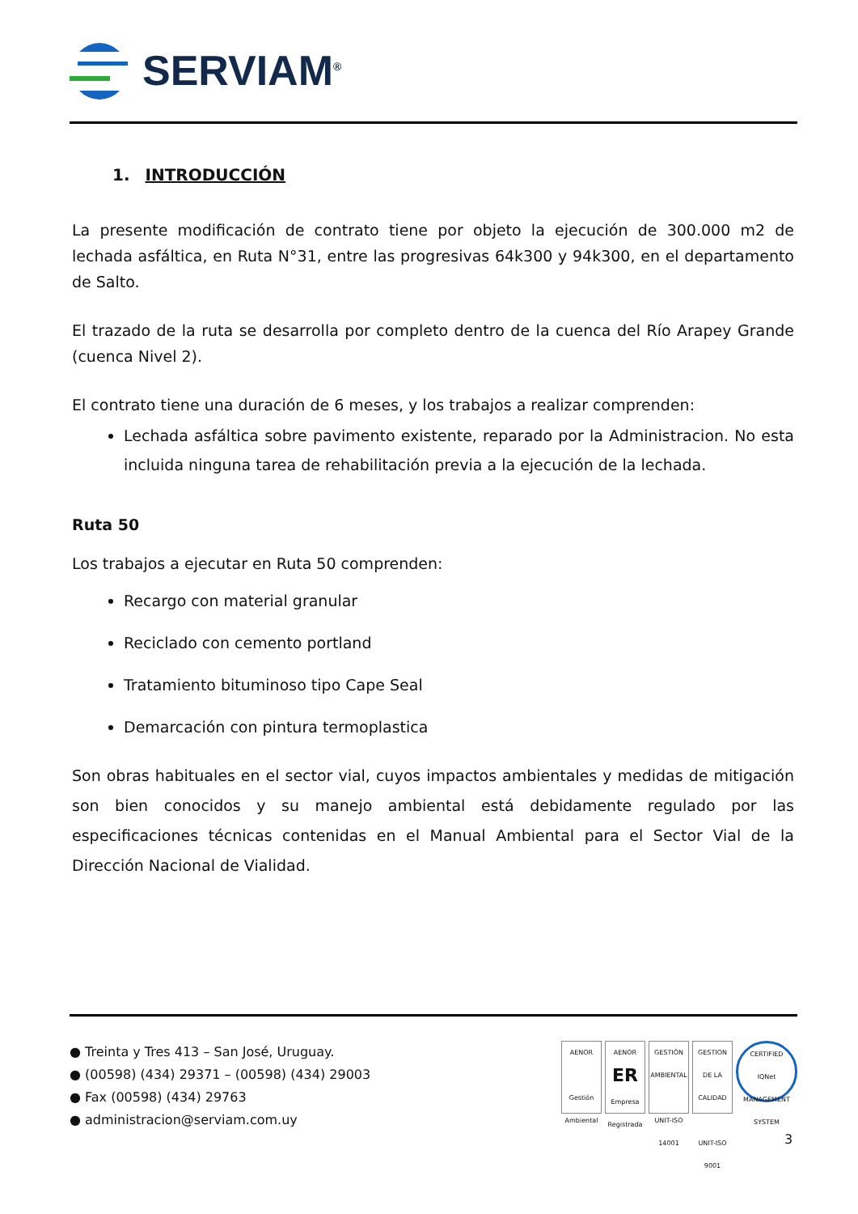SERVIAM<sup>®</sup>
1. INTRODUCCIÓN
La presente modificación de contrato tiene por objeto la ejecución de 300.000 m2 de lechada asfáltica, en Ruta N°31, entre las progresivas 64k300 y 94k300, en el departamento de Salto.
El trazado de la ruta se desarrolla por completo dentro de la cuenca del Río Arapey Grande (cuenca Nivel 2).
El contrato tiene una duración de 6 meses, y los trabajos a realizar comprenden:
Lechada asfáltica sobre pavimento existente, reparado por la Administracion. No esta incluida ninguna tarea de rehabilitación previa a la ejecución de la lechada.
Ruta 50
Los trabajos a ejecutar en Ruta 50 comprenden:
Recargo con material granular
Reciclado con cemento portland
Tratamiento bituminoso tipo Cape Seal
Demarcación con pintura termoplastica
Son obras habituales en el sector vial, cuyos impactos ambientales y medidas de mitigación son bien conocidos y su manejo ambiental está debidamente regulado por las especificaciones técnicas contenidas en el Manual Ambiental para el Sector Vial de la Dirección Nacional de Vialidad.
● Treinta y Tres 413 – San José, Uruguay.
● (00598) (434) 29371 – (00598) (434) 29003
● Fax (00598) (434) 29763
● administracion@serviam.com.uy
AENOR
Gestión Ambiental
AENOR
ER
Empresa Registrada
GESTIÓN AMBIENTAL
UNIT-ISO 14001
GESTION DE LA CALIDAD
UNIT-ISO 9001
CERTIFIED
IQNet
MANAGEMENT SYSTEM
3